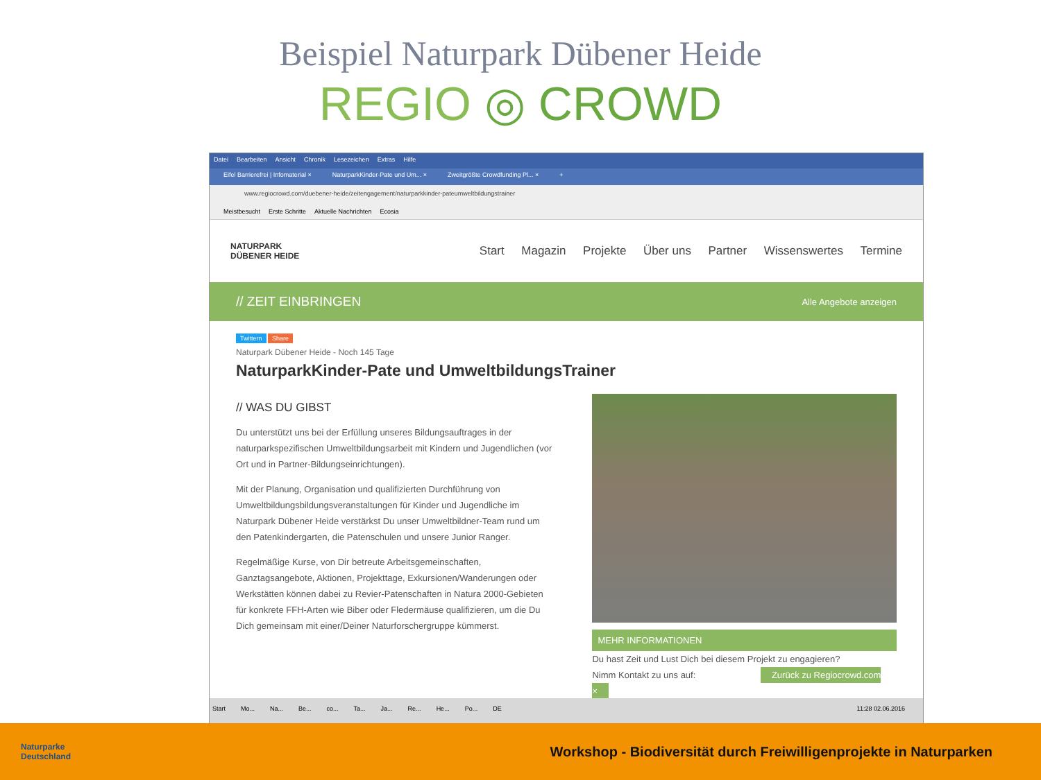Beispiel Naturpark Dübener Heide
REGIO ◎ CROWD
Datei Bearbeiten Ansicht Chronik Lesezeichen Extras Hilfe
Eifel Barrierefrei | Infomaterial × NaturparkKinder-Pate und Um... × Zweitgrößte Crowdfunding Pl... × +
www.regiocrowd.com/duebener-heide/zeitengagement/naturparkkinder-pateumweltbildungstrainer
Meistbesucht Erste Schritte Aktuelle Nachrichten Ecosia
NATURPARK
DÜBENER HEIDE
Start Magazin Projekte Über uns Partner Wissenswertes Termine
// ZEIT EINBRINGEN Alle Angebote anzeigen
Twittern Share
Naturpark Dübener Heide - Noch 145 Tage
NaturparkKinder-Pate und UmweltbildungsTrainer
// WAS DU GIBST
Du unterstützt uns bei der Erfüllung unseres Bildungsauftrages in der naturparkspezifischen Umweltbildungsarbeit mit Kindern und Jugendlichen (vor Ort und in Partner-Bildungseinrichtungen).
Mit der Planung, Organisation und qualifizierten Durchführung von Umweltbildungsbildungsveranstaltungen für Kinder und Jugendliche im Naturpark Dübener Heide verstärkst Du unser Umweltbildner-Team rund um den Patenkindergarten, die Patenschulen und unsere Junior Ranger.
Regelmäßige Kurse, von Dir betreute Arbeitsgemeinschaften, Ganztagsangebote, Aktionen, Projekttage, Exkursionen/Wanderungen oder Werkstätten können dabei zu Revier-Patenschaften in Natura 2000-Gebieten für konkrete FFH-Arten wie Biber oder Fledermäuse qualifizieren, um die Du Dich gemeinsam mit einer/Deiner Naturforschergruppe kümmerst.
MEHR INFORMATIONEN
Du hast Zeit und Lust Dich bei diesem Projekt zu engagieren?
Nimm Kontakt zu uns auf: Zurück zu Regiocrowd.com ×
Start Mo... Na... Be... co... Ta... Ja... Re... He... Po... DE 11:28 02.06.2016
Naturparke
Deutschland
Workshop - Biodiversität durch Freiwilligenprojekte in Naturparken